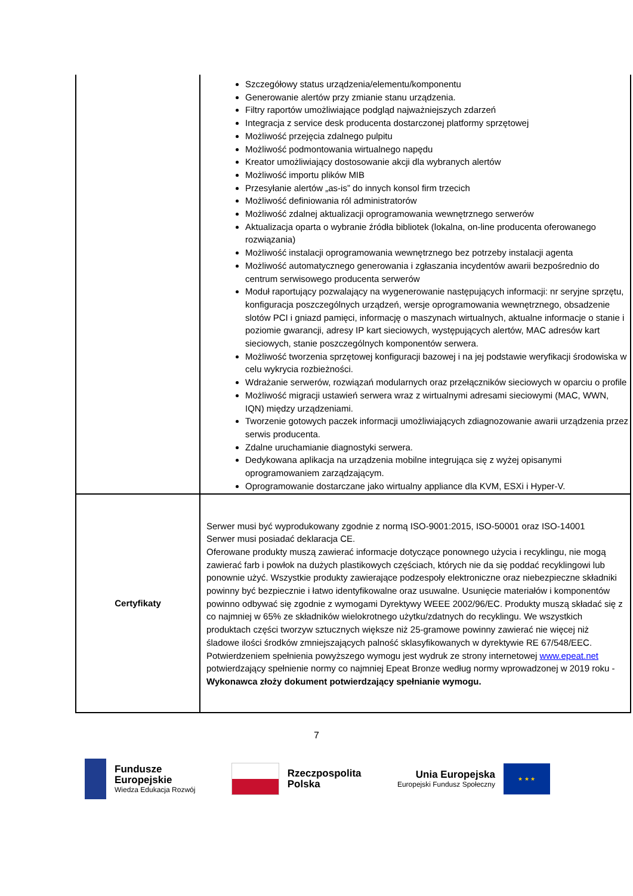| | Szczegółowy status urządzenia/elementu/komponentu Generowanie alertów przy zmianie stanu urządzenia. Filtry raportów umożliwiające podgląd najważniejszych zdarzeń Integracja z service desk producenta dostarczonej platformy sprzętowej Możliwość przejęcia zdalnego pulpitu Możliwość podmontowania wirtualnego napędu Kreator umożliwiający dostosowanie akcji dla wybranych alertów Możliwość importu plików MIB Przesyłanie alertów „as-is” do innych konsol firm trzecich Możliwość definiowania ról administratorów Możliwość zdalnej aktualizacji oprogramowania wewnętrznego serwerów Aktualizacja oparta o wybranie źródła bibliotek (lokalna, on-line producenta oferowanego rozwiązania) Możliwość instalacji oprogramowania wewnętrznego bez potrzeby instalacji agenta Możliwość automatycznego generowania i zgłaszania incydentów awarii bezpośrednio do centrum serwisowego producenta serwerów Moduł raportujący pozwalający na wygenerowanie następujących informacji: nr seryjne sprzętu, konfiguracja poszczególnych urządzeń, wersje oprogramowania wewnętrznego, obsadzenie slotów PCI i gniazd pamięci, informację o maszynach wirtualnych, aktualne informacje o stanie i poziomie gwarancji, adresy IP kart sieciowych, występujących alertów, MAC adresów kart sieciowych, stanie poszczególnych komponentów serwera. Możliwość tworzenia sprzętowej konfiguracji bazowej i na jej podstawie weryfikacji środowiska w celu wykrycia rozbieżności. Wdrażanie serwerów, rozwiązań modularnych oraz przełączników sieciowych w oparciu o profile Możliwość migracji ustawień serwera wraz z wirtualnymi adresami sieciowymi (MAC, WWN, IQN) między urządzeniami. Tworzenie gotowych paczek informacji umożliwiających zdiagnozowanie awarii urządzenia przez serwis producenta. Zdalne uruchamianie diagnostyki serwera. Dedykowana aplikacja na urządzenia mobilne integrująca się z wyżej opisanymi oprogramowaniem zarządzającym. Oprogramowanie dostarczane jako wirtualny appliance dla KVM, ESXi i Hyper-V. |
| Certyfikaty | Serwer musi być wyprodukowany zgodnie z normą ISO-9001:2015, ISO-50001 oraz ISO-14001 Serwer musi posiadać deklaracja CE. Oferowane produkty muszą zawierać informacje dotyczące ponownego użycia i recyklingu, nie mogą zawierać farb i powłok na dużych plastikowych częściach, których nie da się poddać recyklingowi lub ponownie użyć. Wszystkie produkty zawierające podzespoły elektroniczne oraz niebezpieczne składniki powinny być bezpiecznie i łatwo identyfikowalne oraz usuwalne. Usunięcie materiałów i komponentów powinno odbywać się zgodnie z wymogami Dyrektywy WEEE 2002/96/EC. Produkty muszą składać się z co najmniej w 65% ze składników wielokrotnego użytku/zdatnych do recyklingu. We wszystkich produktach części tworzyw sztucznych większe niż 25-gramowe powinny zawierać nie więcej niż śladowe ilości środków zmniejszających palność sklasyfikowanych w dyrektywie RE 67/548/EEC. Potwierdzeniem spełnienia powyższego wymogu jest wydruk ze strony internetowej www.epeat.net potwierdzający spełnienie normy co najmniej Epeat Bronze według normy wprowadzonej w 2019 roku - Wykonawca złoży dokument potwierdzający spełnianie wymogu. |
7
Fundusze
Europejskie
Wiedza Edukacja Rozwój
Rzeczpospolita
Polska
Unia Europejska
Europejski Fundusz Społeczny
★ ★ ★